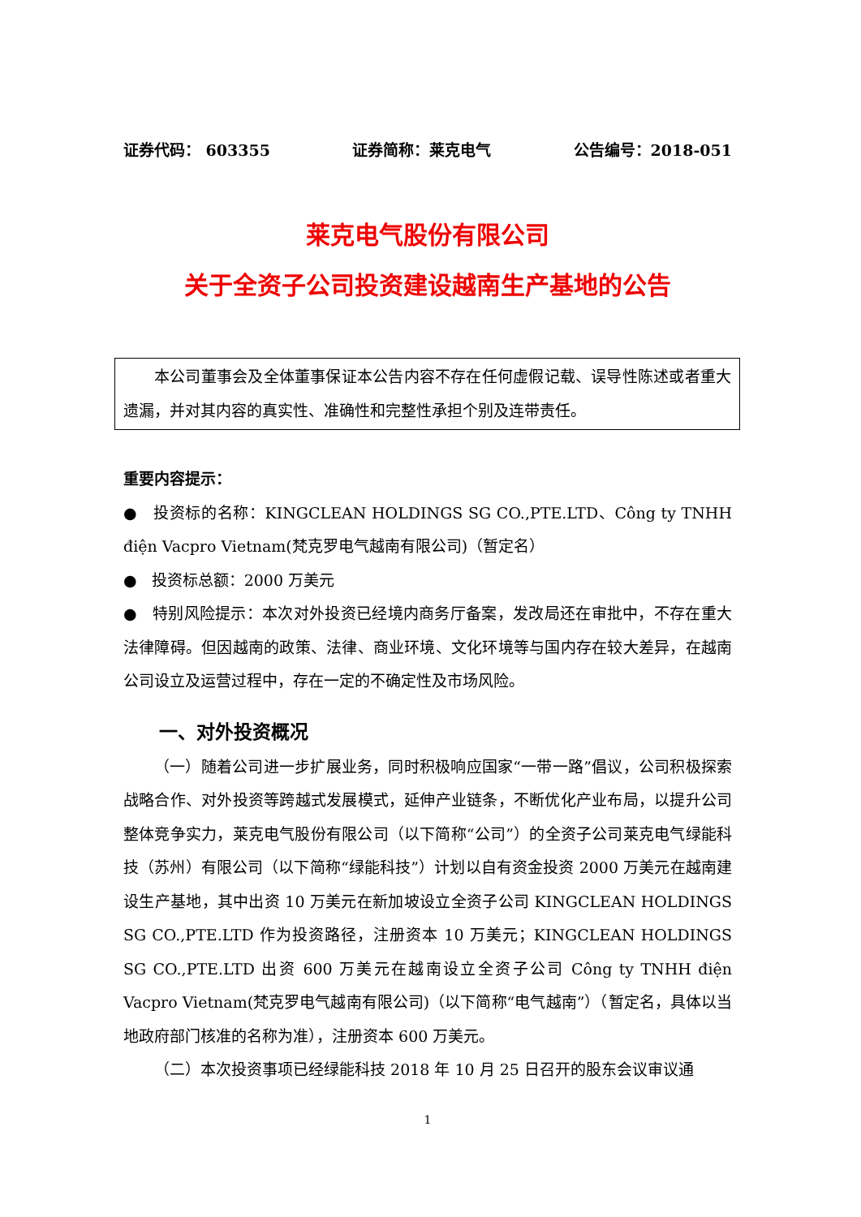证券代码： 603355 证券简称：莱克电气 公告编号：2018-051
莱克电气股份有限公司
关于全资子公司投资建设越南生产基地的公告
本公司董事会及全体董事保证本公告内容不存在任何虚假记载、误导性陈述或者重大遗漏，并对其内容的真实性、准确性和完整性承担个别及连带责任。
重要内容提示：
● 投资标的名称：KINGCLEAN HOLDINGS SG CO.,PTE.LTD、Công ty TNHH điện Vacpro Vietnam(梵克罗电气越南有限公司)（暂定名）
● 投资标总额：2000 万美元
● 特别风险提示：本次对外投资已经境内商务厅备案，发改局还在审批中，不存在重大法律障碍。但因越南的政策、法律、商业环境、文化环境等与国内存在较大差异，在越南公司设立及运营过程中，存在一定的不确定性及市场风险。
一、对外投资概况
（一）随着公司进一步扩展业务，同时积极响应国家“一带一路”倡议，公司积极探索战略合作、对外投资等跨越式发展模式，延伸产业链条，不断优化产业布局，以提升公司整体竞争实力，莱克电气股份有限公司（以下简称“公司”）的全资子公司莱克电气绿能科技（苏州）有限公司（以下简称“绿能科技”）计划以自有资金投资 2000 万美元在越南建设生产基地，其中出资 10 万美元在新加坡设立全资子公司 KINGCLEAN HOLDINGS SG CO.,PTE.LTD 作为投资路径，注册资本 10 万美元；KINGCLEAN HOLDINGS SG CO.,PTE.LTD 出资 600 万美元在越南设立全资子公司 Công ty TNHH điện Vacpro Vietnam(梵克罗电气越南有限公司)（以下简称“电气越南”）（暂定名，具体以当地政府部门核准的名称为准），注册资本 600 万美元。
（二）本次投资事项已经绿能科技 2018 年 10 月 25 日召开的股东会议审议通
1